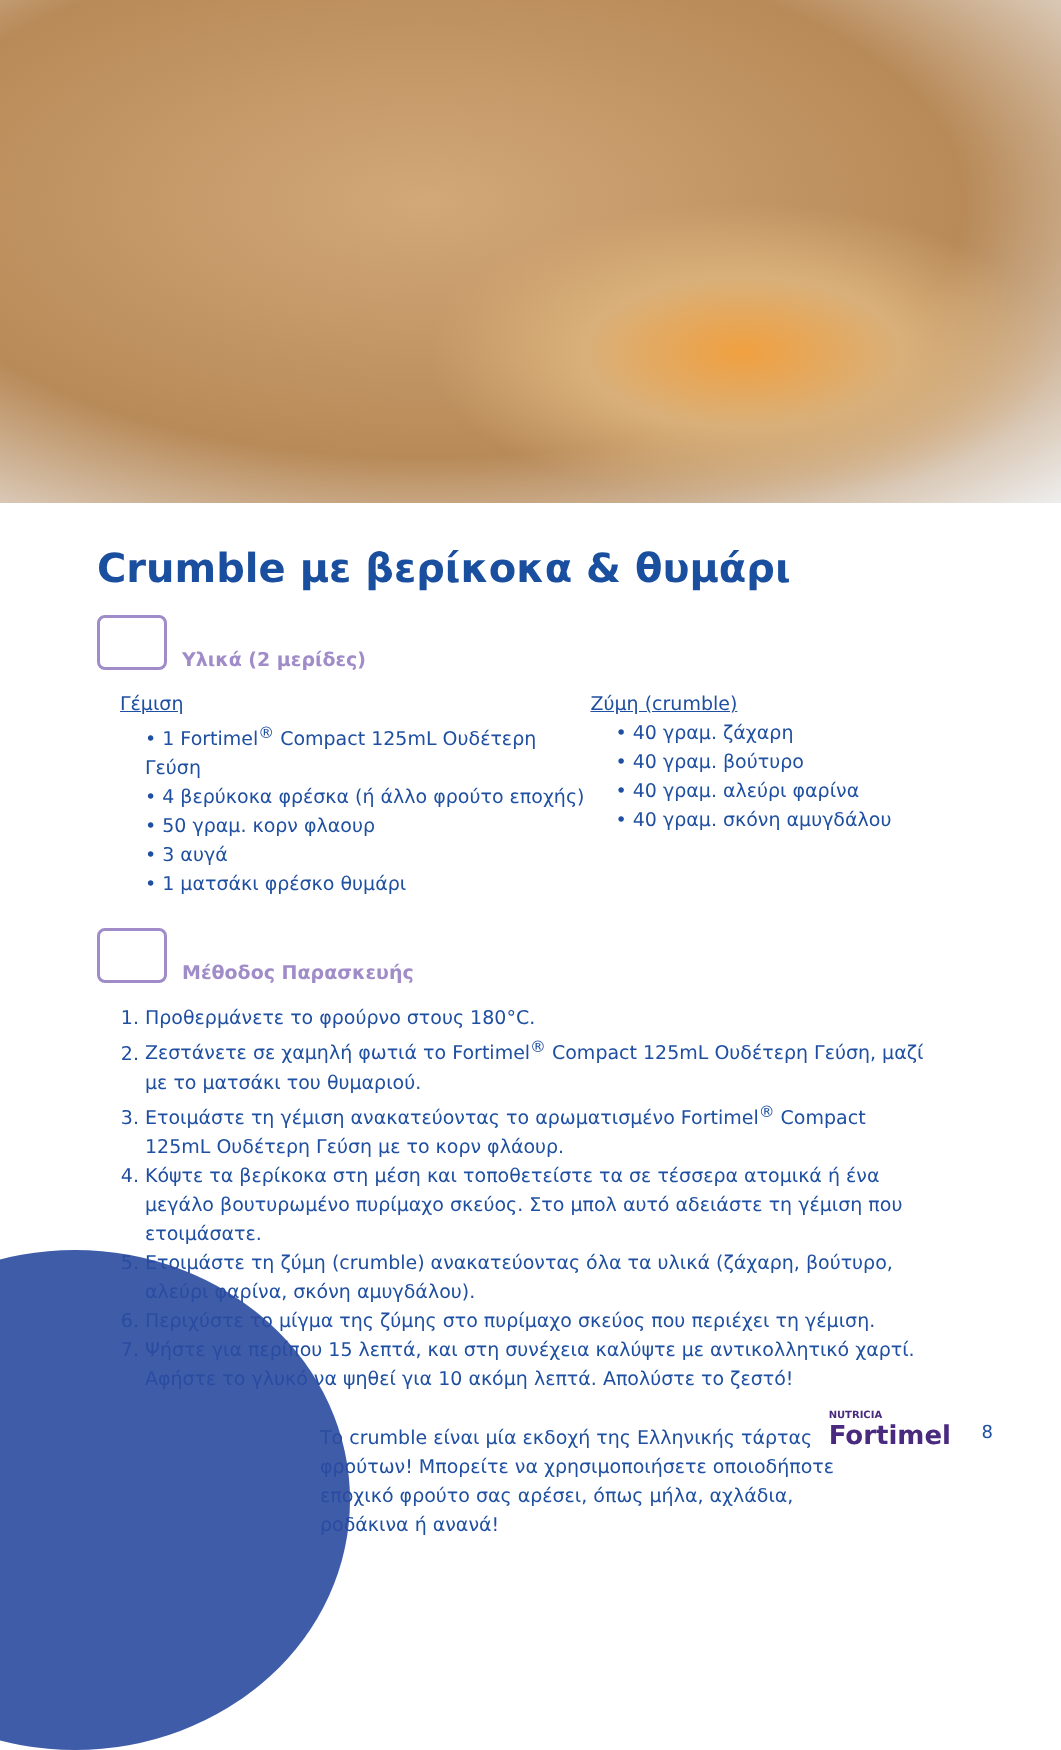Crumble με βερίκοκα & θυμάρι
Υλικά (2 μερίδες)
Γέμιση
• 1 Fortimel<sup>®</sup> Compact 125mL Ουδέτερη Γεύση
• 4 βερύκοκα φρέσκα (ή άλλο φρούτο εποχής)
• 50 γραμ. κορν φλαουρ
• 3 αυγά
• 1 ματσάκι φρέσκο θυμάρι
Ζύμη (crumble)
• 40 γραμ. ζάχαρη
• 40 γραμ. βούτυρο
• 40 γραμ. αλεύρι φαρίνα
• 40 γραμ. σκόνη αμυγδάλου
Μέθοδος Παρασκευής
1. Προθερμάνετε το φρούρνο στους 180°C.
2. Ζεστάνετε σε χαμηλή φωτιά το Fortimel<sup>®</sup> Compact 125mL Ουδέτερη Γεύση, μαζί με το ματσάκι του θυμαριού.
3. Ετοιμάστε τη γέμιση ανακατεύοντας το αρωματισμένο Fortimel<sup>®</sup> Compact 125mL Ουδέτερη Γεύση με το κορν φλάουρ.
4. Κόψτε τα βερίκοκα στη μέση και τοποθετείστε τα σε τέσσερα ατομικά ή ένα μεγάλο βουτυρωμένο πυρίμαχο σκεύος. Στο μπολ αυτό αδειάστε τη γέμιση που ετοιμάσατε.
5. Ετοιμάστε τη ζύμη (crumble) ανακατεύοντας όλα τα υλικά (ζάχαρη, βούτυρο, αλεύρι φαρίνα, σκόνη αμυγδάλου).
6. Περιχύστε το μίγμα της ζύμης στο πυρίμαχο σκεύος που περιέχει τη γέμιση.
7. Ψήστε για περίπου 15 λεπτά, και στη συνέχεια καλύψτε με αντικολλητικό χαρτί. Αφήστε το γλυκό να ψηθεί για 10 ακόμη λεπτά. Απολύστε το ζεστό!
Το crumble είναι μία εκδοχή της Ελληνικής τάρτας φρούτων! Μπορείτε να χρησιμοποιήσετε οποιοδήποτε εποχικό φρούτο σας αρέσει, όπως μήλα, αχλάδια, ροδάκινα ή ανανά!
NUTRICIA
Fortimel
8